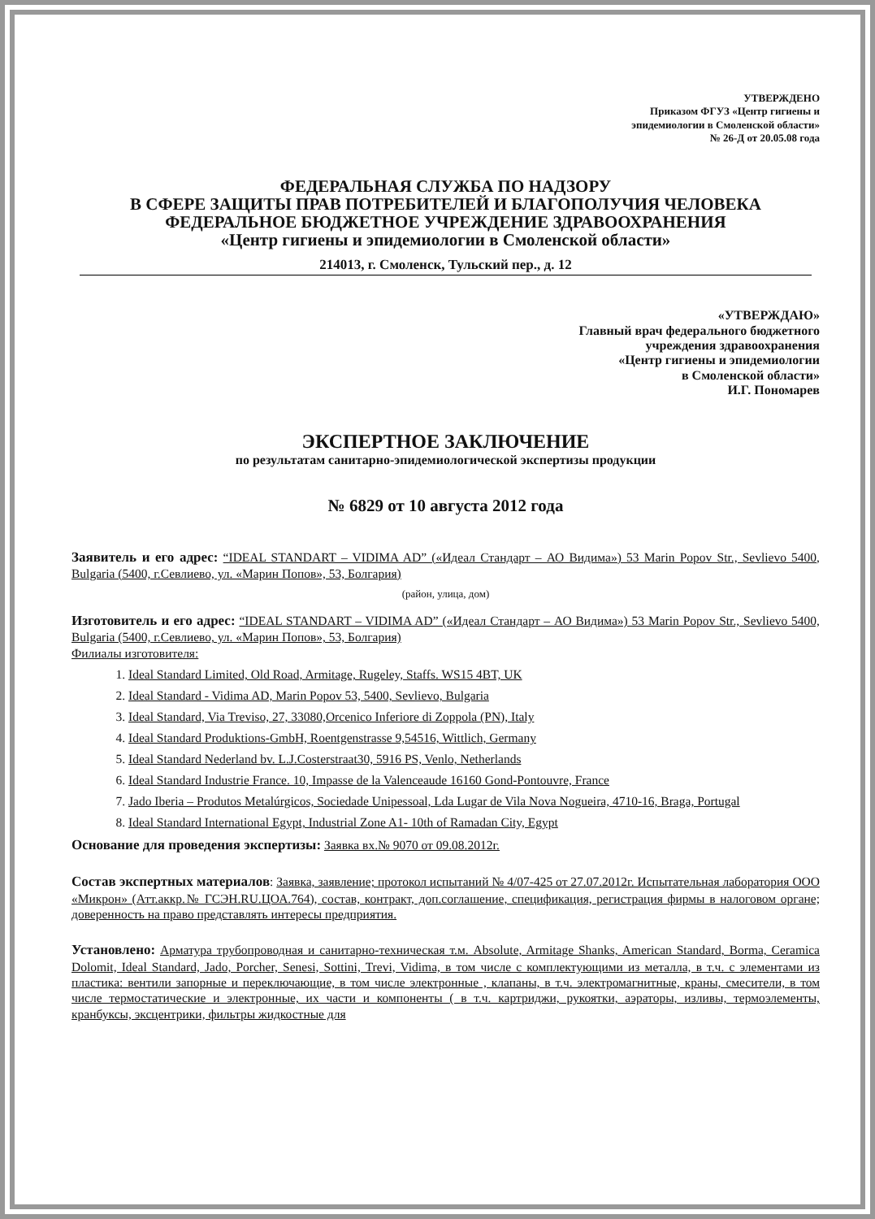УТВЕРЖДЕНО
Приказом ФГУЗ «Центр гигиены и
эпидемиологии в Смоленской области»
№ 26-Д от 20.05.08 года
ФЕДЕРАЛЬНАЯ СЛУЖБА ПО НАДЗОРУ
В СФЕРЕ ЗАЩИТЫ ПРАВ ПОТРЕБИТЕЛЕЙ И БЛАГОПОЛУЧИЯ ЧЕЛОВЕКА
ФЕДЕРАЛЬНОЕ БЮДЖЕТНОЕ УЧРЕЖДЕНИЕ ЗДРАВООХРАНЕНИЯ
«Центр гигиены и эпидемиологии в Смоленской области»
214013, г. Смоленск, Тульский пер., д. 12
«УТВЕРЖДАЮ»
Главный врач федерального бюджетного
учреждения здравоохранения
«Центр гигиены и эпидемиологии
в Смоленской области»
И.Г. Пономарев
ЭКСПЕРТНОЕ ЗАКЛЮЧЕНИЕ
по результатам санитарно-эпидемиологической экспертизы продукции
№ 6829 от 10 августа 2012 года
Заявитель и его адрес: “IDEAL STANDART – VIDIMA AD” («Идеал Стандарт – АО Видима») 53 Marin Popov Str., Sevlievo 5400, Bulgaria (5400, г.Севлиево, ул. «Марин Попов», 53, Болгария)
(район, улица, дом)
Изготовитель и его адрес: “IDEAL STANDART – VIDIMA AD” («Идеал Стандарт – АО Видима») 53 Marin Popov Str., Sevlievo 5400, Bulgaria (5400, г.Севлиево, ул. «Марин Попов», 53, Болгария)
Филиалы изготовителя:
1. Ideal Standard Limited, Old Road, Armitage, Rugeley, Staffs. WS15 4BT, UK
2. Ideal Standard - Vidima AD, Marin Popov 53, 5400, Sevlievo, Bulgaria
3. Ideal Standard, Via Treviso, 27, 33080,Orcenico Inferiore di Zoppola (PN), Italy
4. Ideal Standard Produktions-GmbH, Roentgenstrasse 9,54516, Wittlich, Germany
5. Ideal Standard Nederland bv. L.J.Costerstraat30, 5916 PS, Venlo, Netherlands
6. Ideal Standard Industrie France. 10, Impasse de la Valenceaude 16160 Gond-Pontouvre, France
7. Jado Iberia – Produtos Metalúrgicos, Sociedade Unipessoal, Lda Lugar de Vila Nova Nogueira, 4710-16, Braga, Portugal
8. Ideal Standard International Egypt, Industrial Zone A1- 10th of Ramadan City, Egypt
Основание для проведения экспертизы: Заявка вх.№ 9070 от 09.08.2012г.
Состав экспертных материалов: Заявка, заявление; протокол испытаний № 4/07-425 от 27.07.2012г. Испытательная лаборатория ООО «Микрон» (Атт.аккр.№ ГСЭН.RU.ЦОА.764), состав, контракт, доп.соглашение, спецификация, регистрация фирмы в налоговом органе; доверенность на право представлять интересы предприятия.
Установлено: Арматура трубопроводная и санитарно-техническая т.м. Absolute, Armitage Shanks, American Standard, Borma, Ceramica Dolomit, Ideal Standard, Jado, Porcher, Senesi, Sottini, Trevi, Vidima, в том числе с комплектующими из металла, в т.ч. с элементами из пластика: вентили запорные и переключающие, в том числе электронные , клапаны, в т.ч. электромагнитные, краны, смесители, в том числе термостатические и электронные, их части и компоненты ( в т.ч. картриджи, рукоятки, аэраторы, изливы, термоэлементы, кранбуксы, эксцентрики, фильтры жидкостные для